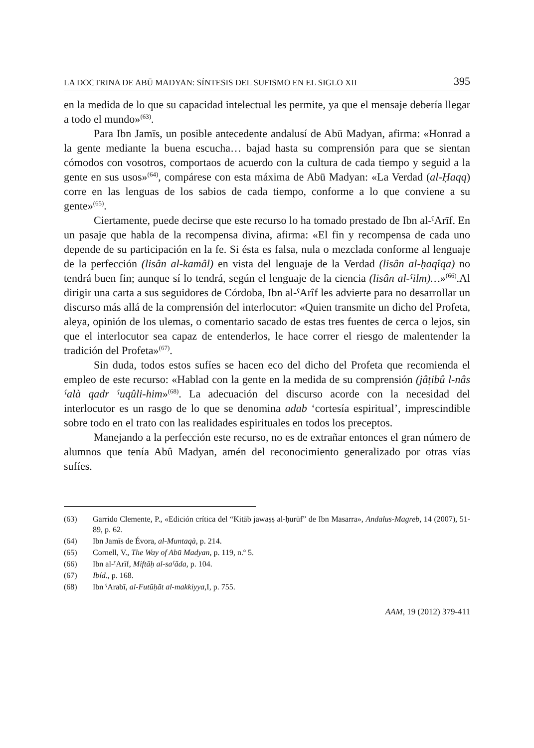LA DOCTRINA DE ABŪ MADYAN: SÍNTESIS DEL SUFISMO EN EL SIGLO XII 395
en la medida de lo que su capacidad intelectual les permite, ya que el mensaje debería llegar a todo el mundo»<sup>(63)</sup>.
Para Ibn Jamīs, un posible antecedente andalusí de Abū Madyan, afirma: «Honrad a la gente mediante la buena escucha… bajad hasta su comprensión para que se sientan cómodos con vosotros, comportaos de acuerdo con la cultura de cada tiempo y seguid a la gente en sus usos»<sup>(64)</sup>, compárese con esta máxima de Abū Madyan: «La Verdad (al-Ḥaqq) corre en las lenguas de los sabios de cada tiempo, conforme a lo que conviene a su gente»<sup>(65)</sup>.
Ciertamente, puede decirse que este recurso lo ha tomado prestado de Ibn al-ˁArīf. En un pasaje que habla de la recompensa divina, afirma: «El fin y recompensa de cada uno depende de su participación en la fe. Si ésta es falsa, nula o mezclada conforme al lenguaje de la perfección (lisân al-kamâl) en vista del lenguaje de la Verdad (lisân al-ḥaqîqa) no tendrá buen fin; aunque sí lo tendrá, según el lenguaje de la ciencia (lisân al-ˁilm)…»<sup>(66)</sup>.Al dirigir una carta a sus seguidores de Córdoba, Ibn al-ˁArîf les advierte para no desarrollar un discurso más allá de la comprensión del interlocutor: «Quien transmite un dicho del Profeta, aleya, opinión de los ulemas, o comentario sacado de estas tres fuentes de cerca o lejos, sin que el interlocutor sea capaz de entenderlos, le hace correr el riesgo de malentender la tradición del Profeta»<sup>(67)</sup>.
Sin duda, todos estos sufíes se hacen eco del dicho del Profeta que recomienda el empleo de este recurso: «Hablad con la gente en la medida de su comprensión (jâṭibû l-nâs ˁalà qadr ˁuqûli-him»<sup>(68)</sup>. La adecuación del discurso acorde con la necesidad del interlocutor es un rasgo de lo que se denomina adab ‘cortesía espiritual’, imprescindible sobre todo en el trato con las realidades espirituales en todos los preceptos.
Manejando a la perfección este recurso, no es de extrañar entonces el gran número de alumnos que tenía Abû Madyan, amén del reconocimiento generalizado por otras vías sufíes.
(63) Garrido Clemente, P., «Edición crítica del “Kitāb jawaṣṣ al-ḥurūf” de Ibn Masarra», Andalus-Magreb, 14 (2007), 51-89, p. 62.
(64) Ibn Jamīs de Évora, al-Muntaqà, p. 214.
(65) Cornell, V., The Way of Abū Madyan, p. 119, n.º 5.
(66) Ibn al-ˁArīf, Miftāḥ al-saˁāda, p. 104.
(67) Ibíd., p. 168.
(68) Ibn ˁArabī, al-Futūḥāt al-makkiyya, I, p. 755.
AAM, 19 (2012) 379-411